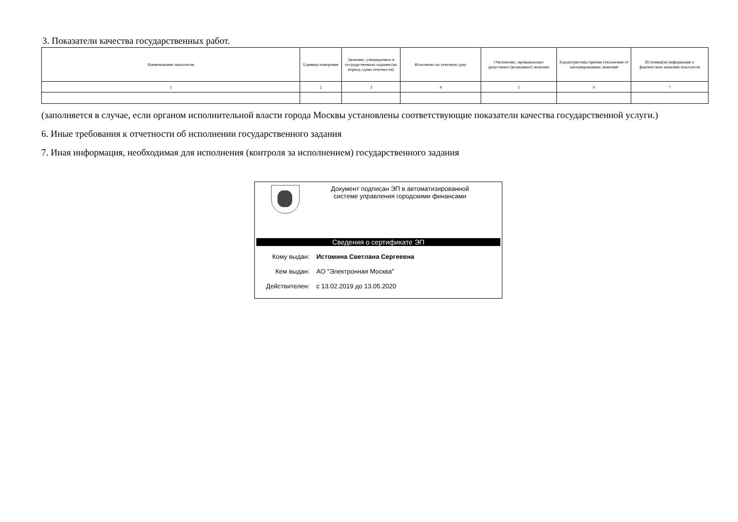3. Показатели качества государственных работ.
| Наименование показателя | Единица измерения | Значение, утвержденное в государственном задании (на период сдачи отчетности) | Исполнено на отчетную дату | Отклонение, превышающее допустимое (возможное) значение | Характеристика причин отклонения от запланированных значений | Источник(и) информации о фактическом значении показателя |
| --- | --- | --- | --- | --- | --- | --- |
| 1 | 2 | 3 | 4 | 5 | 6 | 7 |
(заполняется в случае, если органом исполнительной власти города Москвы установлены соответствующие показатели качества государственной услуги.)
6. Иные требования к отчетности об исполнении государственного задания
7. Иная информация, необходимая для исполнения (контроля за исполнением) государственного задания
Документ подписан ЭП в автоматизированной
системе управления городскими финансами
Сведения о сертификате ЭП
Кому выдан: Истомина Светлана Сергеевна
Кем выдан: АО "Электронная Москва"
Действителен: с 13.02.2019 до 13.05.2020